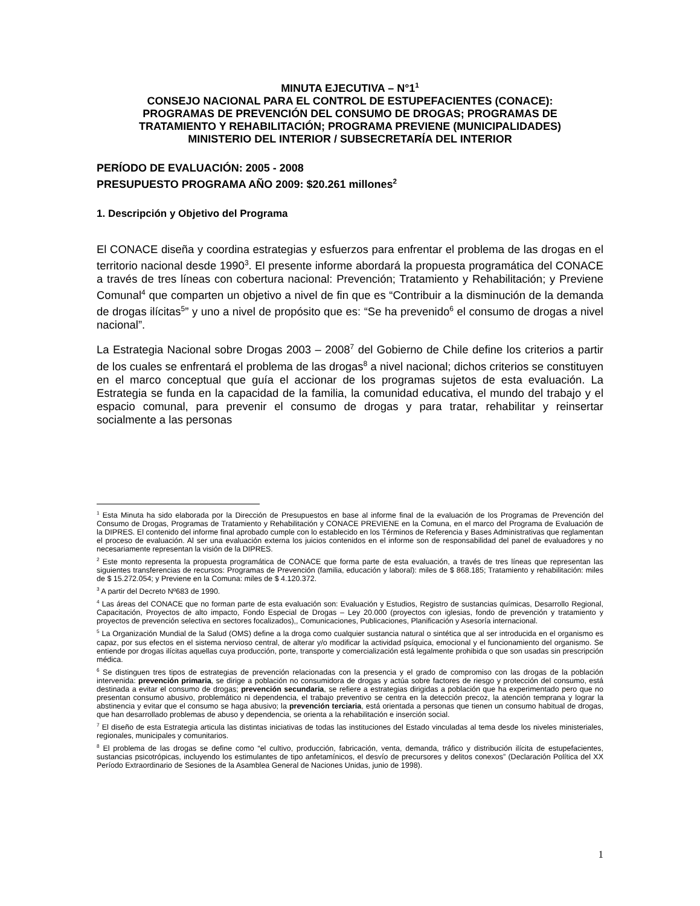MINUTA EJECUTIVA – N°1<sup>1</sup>
CONSEJO NACIONAL PARA EL CONTROL DE ESTUPEFACIENTES (CONACE):
PROGRAMAS DE PREVENCIÓN DEL CONSUMO DE DROGAS; PROGRAMAS DE
TRATAMIENTO Y REHABILITACIÓN; PROGRAMA PREVIENE (MUNICIPALIDADES)
MINISTERIO DEL INTERIOR / SUBSECRETARÍA DEL INTERIOR
PERÍODO DE EVALUACIÓN: 2005 - 2008
PRESUPUESTO PROGRAMA AÑO 2009: $20.261 millones<sup>2</sup>
1. Descripción y Objetivo del Programa
El CONACE diseña y coordina estrategias y esfuerzos para enfrentar el problema de las drogas en el territorio nacional desde 1990<sup>3</sup>. El presente informe abordará la propuesta programática del CONACE a través de tres líneas con cobertura nacional: Prevención; Tratamiento y Rehabilitación; y Previene Comunal<sup>4</sup> que comparten un objetivo a nivel de fin que es “Contribuir a la disminución de la demanda de drogas ilícitas<sup>5</sup>” y uno a nivel de propósito que es: “Se ha prevenido<sup>6</sup> el consumo de drogas a nivel nacional”.
La Estrategia Nacional sobre Drogas 2003 – 2008<sup>7</sup> del Gobierno de Chile define los criterios a partir de los cuales se enfrentará el problema de las drogas<sup>8</sup> a nivel nacional; dichos criterios se constituyen en el marco conceptual que guía el accionar de los programas sujetos de esta evaluación. La Estrategia se funda en la capacidad de la familia, la comunidad educativa, el mundo del trabajo y el espacio comunal, para prevenir el consumo de drogas y para tratar, rehabilitar y reinsertar socialmente a las personas
<sup>1</sup> Esta Minuta ha sido elaborada por la Dirección de Presupuestos en base al informe final de la evaluación de los Programas de Prevención del Consumo de Drogas, Programas de Tratamiento y Rehabilitación y CONACE PREVIENE en la Comuna, en el marco del Programa de Evaluación de la DIPRES. El contenido del informe final aprobado cumple con lo establecido en los Términos de Referencia y Bases Administrativas que reglamentan el proceso de evaluación. Al ser una evaluación externa los juicios contenidos en el informe son de responsabilidad del panel de evaluadores y no necesariamente representan la visión de la DIPRES.
<sup>2</sup> Este monto representa la propuesta programática de CONACE que forma parte de esta evaluación, a través de tres líneas que representan las siguientes transferencias de recursos: Programas de Prevención (familia, educación y laboral): miles de $ 868.185; Tratamiento y rehabilitación: miles de $ 15.272.054; y Previene en la Comuna: miles de $ 4.120.372.
<sup>3</sup> A partir del Decreto Nº683 de 1990.
<sup>4</sup> Las áreas del CONACE que no forman parte de esta evaluación son: Evaluación y Estudios, Registro de sustancias químicas, Desarrollo Regional, Capacitación, Proyectos de alto impacto, Fondo Especial de Drogas – Ley 20.000 (proyectos con iglesias, fondo de prevención y tratamiento y proyectos de prevención selectiva en sectores focalizados),, Comunicaciones, Publicaciones, Planificación y Asesoría internacional.
<sup>5</sup> La Organización Mundial de la Salud (OMS) define a la droga como cualquier sustancia natural o sintética que al ser introducida en el organismo es capaz, por sus efectos en el sistema nervioso central, de alterar y/o modificar la actividad psíquica, emocional y el funcionamiento del organismo. Se entiende por drogas ilícitas aquellas cuya producción, porte, transporte y comercialización está legalmente prohibida o que son usadas sin prescripción médica.
<sup>6</sup> Se distinguen tres tipos de estrategias de prevención relacionadas con la presencia y el grado de compromiso con las drogas de la población intervenida: prevención primaria, se dirige a población no consumidora de drogas y actúa sobre factores de riesgo y protección del consumo, está destinada a evitar el consumo de drogas; prevención secundaria, se refiere a estrategias dirigidas a población que ha experimentado pero que no presentan consumo abusivo, problemático ni dependencia, el trabajo preventivo se centra en la detección precoz, la atención temprana y lograr la abstinencia y evitar que el consumo se haga abusivo; la prevención terciaria, está orientada a personas que tienen un consumo habitual de drogas, que han desarrollado problemas de abuso y dependencia, se orienta a la rehabilitación e inserción social.
<sup>7</sup> El diseño de esta Estrategia articula las distintas iniciativas de todas las instituciones del Estado vinculadas al tema desde los niveles ministeriales, regionales, municipales y comunitarios.
<sup>8</sup> El problema de las drogas se define como “el cultivo, producción, fabricación, venta, demanda, tráfico y distribución ilícita de estupefacientes, sustancias psicotrópicas, incluyendo los estimulantes de tipo anfetamínicos, el desvío de precursores y delitos conexos” (Declaración Política del XX Período Extraordinario de Sesiones de la Asamblea General de Naciones Unidas, junio de 1998).
1